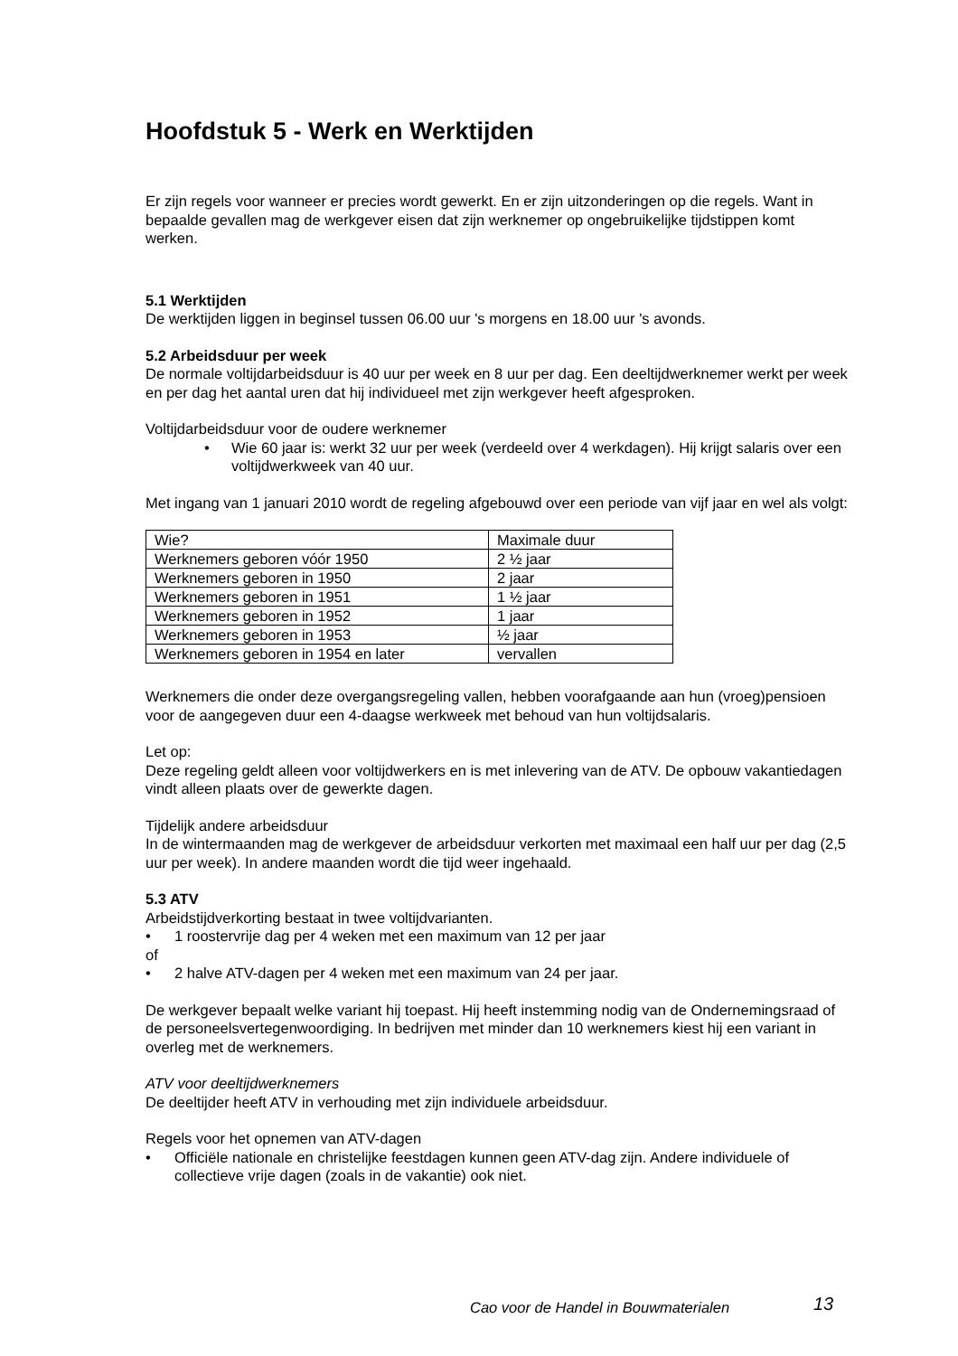Hoofdstuk 5 - Werk en Werktijden
Er zijn regels voor wanneer er precies wordt gewerkt. En er zijn uitzonderingen op die regels. Want in bepaalde gevallen mag de werkgever eisen dat zijn werknemer op ongebruikelijke tijdstippen komt werken.
5.1 Werktijden
De werktijden liggen in beginsel tussen 06.00 uur 's morgens en 18.00 uur 's avonds.
5.2 Arbeidsduur per week
De normale voltijdarbeidsduur is 40 uur per week en 8 uur per dag. Een deeltijdwerknemer werkt per week en per dag het aantal uren dat hij individueel met zijn werkgever heeft afgesproken.
Voltijdarbeidsduur voor de oudere werknemer
• Wie 60 jaar is: werkt 32 uur per week (verdeeld over 4 werkdagen). Hij krijgt salaris over een voltijdwerkweek van 40 uur.
Met ingang van 1 januari 2010 wordt de regeling afgebouwd over een periode van vijf jaar en wel als volgt:
| Wie? | Maximale duur |
| Werknemers geboren vóór 1950 | 2 ½ jaar |
| Werknemers geboren in 1950 | 2 jaar |
| Werknemers geboren in 1951 | 1 ½ jaar |
| Werknemers geboren in 1952 | 1 jaar |
| Werknemers geboren in 1953 | ½ jaar |
| Werknemers geboren in 1954 en later | vervallen |
Werknemers die onder deze overgangsregeling vallen, hebben voorafgaande aan hun (vroeg)pensioen voor de aangegeven duur een 4-daagse werkweek met behoud van hun voltijdsalaris.
Let op:
Deze regeling geldt alleen voor voltijdwerkers en is met inlevering van de ATV. De opbouw vakantiedagen vindt alleen plaats over de gewerkte dagen.
Tijdelijk andere arbeidsduur
In de wintermaanden mag de werkgever de arbeidsduur verkorten met maximaal een half uur per dag (2,5 uur per week). In andere maanden wordt die tijd weer ingehaald.
5.3 ATV
Arbeidstijdverkorting bestaat in twee voltijdvarianten.
• 1 roostervrije dag per 4 weken met een maximum van 12 per jaar
of
• 2 halve ATV-dagen per 4 weken met een maximum van 24 per jaar.
De werkgever bepaalt welke variant hij toepast. Hij heeft instemming nodig van de Ondernemingsraad of de personeelsvertegenwoordiging. In bedrijven met minder dan 10 werknemers kiest hij een variant in overleg met de werknemers.
ATV voor deeltijdwerknemers
De deeltijder heeft ATV in verhouding met zijn individuele arbeidsduur.
Regels voor het opnemen van ATV-dagen
• Officiële nationale en christelijke feestdagen kunnen geen ATV-dag zijn. Andere individuele of collectieve vrije dagen (zoals in de vakantie) ook niet.
Cao voor de Handel in Bouwmaterialen
13